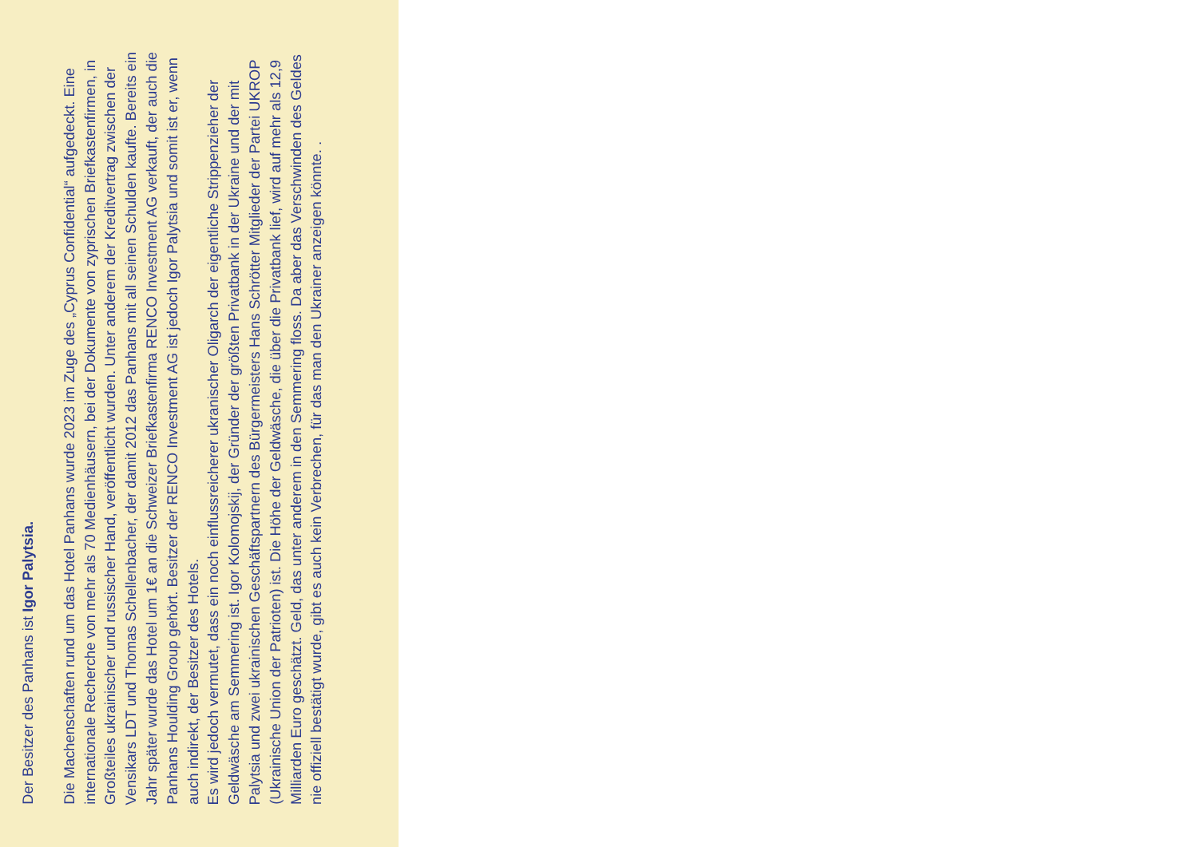Der Besitzer des Panhans ist Igor Palytsia.
Die Machenschaften rund um das Hotel Panhans wurde 2023 im Zuge des „Cyprus Confidential“ aufgedeckt. Eine internationale Recherche von mehr als 70 Medienhäusern, bei der Dokumente von zyprischen Briefkastenfirmen, in Großteiles ukrainischer und russischer Hand, veröffentlicht wurden. Unter anderem der Kreditvertrag zwischen der Vensikars LDT und Thomas Schellenbacher, der damit 2012 das Panhans mit all seinen Schulden kaufte. Bereits ein Jahr später wurde das Hotel um 1€ an die Schweizer Briefkastenfirma RENCO Investment AG verkauft, der auch die Panhans Houlding Group gehört. Besitzer der RENCO Investment AG ist jedoch Igor Palytsia und somit ist er, wenn auch indirekt, der Besitzer des Hotels.
Es wird jedoch vermutet, dass ein noch einflussreicherer ukranischer Oligarch der eigentliche Strippenzieher der Geldwäsche am Semmering ist. Igor Kolomojskij, der Gründer der größten Privatbank in der Ukraine und der mit Palytsia und zwei ukrainischen Geschäftspartnern des Bürgermeisters Hans Schrötter Mitglieder der Partei UKROP (Ukrainische Union der Patrioten) ist. Die Höhe der Geldwäsche, die über die Privatbank lief, wird auf mehr als 12,9 Milliarden Euro geschätzt. Geld, das unter anderem in den Semmering floss. Da aber das Verschwinden des Geldes nie offiziell bestätigt wurde, gibt es auch kein Verbrechen, für das man den Ukrainer anzeigen könnte. .